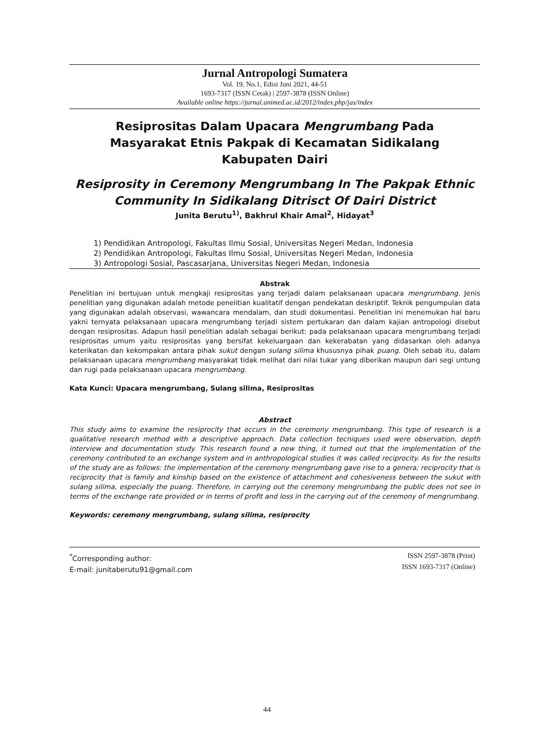Jurnal Antropologi Sumatera
Vol. 19, No.1, Edisi Juni 2021, 44-51
1693-7317 (ISSN Cetak) | 2597-3878 (ISSN Online)
Available online https://jurnal.unimed.ac.id/2012/index.php/jas/index
Resiprositas Dalam Upacara Mengrumbang Pada Masyarakat Etnis Pakpak di Kecamatan Sidikalang Kabupaten Dairi
Resiprosity in Ceremony Mengrumbang In The Pakpak Ethnic Community In Sidikalang Ditrisct Of Dairi District
Junita Berutu<sup>1)</sup>, Bakhrul Khair Amal<sup>2</sup>, Hidayat<sup>3</sup>
1) Pendidikan Antropologi, Fakultas Ilmu Sosial, Universitas Negeri Medan, Indonesia
2) Pendidikan Antropologi, Fakultas Ilmu Sosial, Universitas Negeri Medan, Indonesia
3) Antropologi Sosial, Pascasarjana, Universitas Negeri Medan, Indonesia
Abstrak
Penelitian ini bertujuan untuk mengkaji resiprositas yang terjadi dalam pelaksanaan upacara mengrumbang. Jenis penelitian yang digunakan adalah metode penelitian kualitatif dengan pendekatan deskriptif. Teknik pengumpulan data yang digunakan adalah observasi, wawancara mendalam, dan studi dokumentasi. Penelitian ini menemukan hal baru yakni ternyata pelaksanaan upacara mengrumbang terjadi sistem pertukaran dan dalam kajian antropologi disebut dengan resiprositas. Adapun hasil penelitian adalah sebagai berikut: pada pelaksanaan upacara mengrumbang terjadi resiprositas umum yaitu resiprositas yang bersifat kekeluargaan dan kekerabatan yang didasarkan oleh adanya keterikatan dan kekompakan antara pihak sukut dengan sulang silima khususnya pihak puang. Oleh sebab itu, dalam pelaksanaan upacara mengrumbang masyarakat tidak melihat dari nilai tukar yang diberikan maupun dari segi untung dan rugi pada pelaksanaan upacara mengrumbang.
Kata Kunci: Upacara mengrumbang, Sulang silima, Resiprositas
Abstract
This study aims to examine the resiprocity that occurs in the ceremony mengrumbang. This type of research is a qualitative research method with a descriptive approach. Data collection tecniques used were observation, depth interview and documentation study. This research found a new thing, it turned out that the implementation of the ceremony contributed to an exchange system and in anthropological studies it was called reciprocity. As for the results of the study are as follows: the implementation of the ceremony mengrumbang gave rise to a genera; reciprocity that is reciprocity that is family and kinship based on the existence of attachment and cohesiveness between the sukut with sulang silima, especially the puang. Therefore, in carrying out the ceremony mengrumbang the public does not see in terms of the exchange rate provided or in terms of profit and loss in the carrying out of the ceremony of mengrumbang.
Keywords: ceremony mengrumbang, sulang silima, resiprocity
<sup>*</sup> Corresponding author:
E-mail: junitaberutu91@gmail.com
ISSN 2597-3878 (Print)
ISSN 1693-7317 (Online)
44